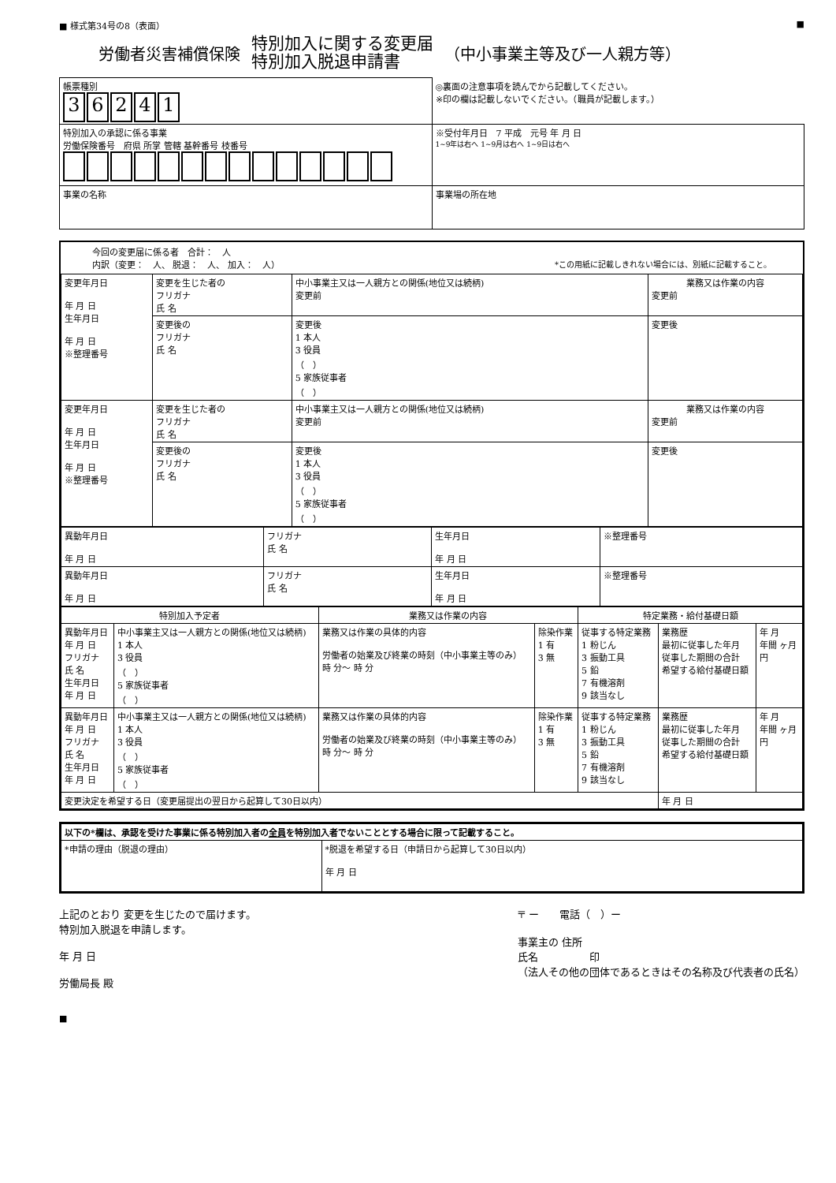■ 様式第34号の8（表面） ■
労働者災害補償保険 特別加入に関する変更届
特別加入脱退申請書 （中小事業主等及び一人親方等）
| 帳票種別 3 6 2 4 1 | ◎裏面の注意事項を読んでから記載してください。 ※印の欄は記載しないでください。（職員が記載します。） |
| 特別加入の承認に係る事業 労働保険番号 府県 所掌 管轄 基幹番号 枝番号 | ※受付年月日 7 平成 元号 年 月 日 1~9年は右へ 1~9月は右へ 1~9日は右へ |
| 事業の名称 | 事業場の所在地 |
今回の変更届に係る者　合計：　人
内訳（変更：　人、 脱退：　人、 加入：　人） *この用紙に記載しきれない場合には、別紙に記載すること。
| 変更年月日 年 月 日 生年月日 年 月 日 ※整理番号 | 変更を生じた者の フリガナ 氏 名 | 中小事業主又は一人親方との関係(地位又は続柄) 変更前 | 業務又は作業の内容 変更前 |
| | 変更後の フリガナ 氏 名 | 変更後 1 本人 3 役員 （ ） 5 家族従事者 （ ） | 変更後 |
| 変更年月日 年 月 日 生年月日 年 月 日 ※整理番号 | 変更を生じた者の フリガナ 氏 名 | 中小事業主又は一人親方との関係(地位又は続柄) 変更前 | 業務又は作業の内容 変更前 |
| | 変更後の フリガナ 氏 名 | 変更後 1 本人 3 役員 （ ） 5 家族従事者 （ ） | 変更後 |
| 異動年月日 年 月 日 | フリガナ 氏 名 | 生年月日 年 月 日 | ※整理番号 |
| 異動年月日 年 月 日 | フリガナ 氏 名 | 生年月日 年 月 日 | ※整理番号 |
| 特別加入予定者 | | 業務又は作業の内容 | | 特定業務・給付基礎日額 | | |
| --- | --- | --- | --- | --- | --- | --- |
| 異動年月日 年 月 日 フリガナ 氏 名 生年月日 年 月 日 | 中小事業主又は一人親方との関係(地位又は続柄) 1 本人 3 役員 （ ） 5 家族従事者 （ ） | 業務又は作業の具体的内容 労働者の始業及び終業の時刻（中小事業主等のみ） 時 分～ 時 分 | 除染作業 1 有 3 無 | 従事する特定業務 1 粉じん 3 振動工具 5 鉛 7 有機溶剤 9 該当なし | 業務歴 最初に従事した年月 従事した期間の合計 希望する給付基礎日額 | 年 月 年間 ヶ月 円 |
| 異動年月日 年 月 日 フリガナ 氏 名 生年月日 年 月 日 | 中小事業主又は一人親方との関係(地位又は続柄) 1 本人 3 役員 （ ） 5 家族従事者 （ ） | 業務又は作業の具体的内容 労働者の始業及び終業の時刻（中小事業主等のみ） 時 分～ 時 分 | 除染作業 1 有 3 無 | 従事する特定業務 1 粉じん 3 振動工具 5 鉛 7 有機溶剤 9 該当なし | 業務歴 最初に従事した年月 従事した期間の合計 希望する給付基礎日額 | 年 月 年間 ヶ月 円 |
| 変更決定を希望する日（変更届提出の翌日から起算して30日以内） | | | | | 年 月 日 | |
| 以下の*欄は、承認を受けた事業に係る特別加入者の 全員 を特別加入者でないこととする場合に限って記載すること。 | |
| *申請の理由（脱退の理由） | *脱退を希望する日（申請日から起算して30日以内） 年 月 日 |
上記のとおり 変更を生じたので届けます。
特別加入脱退を申請します。
年 月 日
労働局長 殿
〒 ー　　電話（　）ー
事業主の 住所
氏名　　　　　印
（法人その他の団体であるときはその名称及び代表者の氏名）
■